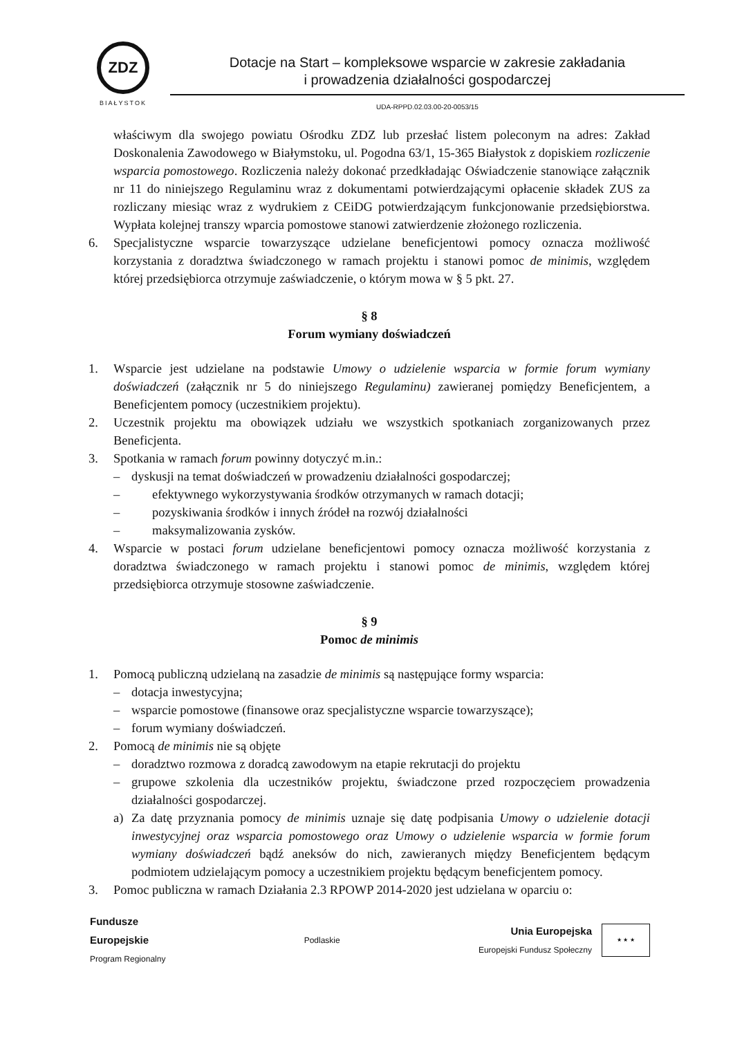ZDZ
BIAŁYSTOK
Dotacje na Start – kompleksowe wsparcie w zakresie zakładania
i prowadzenia działalności gospodarczej
UDA-RPPD.02.03.00-20-0053/15
właściwym dla swojego powiatu Ośrodku ZDZ lub przesłać listem poleconym na adres: Zakład Doskonalenia Zawodowego w Białymstoku, ul. Pogodna 63/1, 15-365 Białystok z dopiskiem rozliczenie wsparcia pomostowego. Rozliczenia należy dokonać przedkładając Oświadczenie stanowiące załącznik nr 11 do niniejszego Regulaminu wraz z dokumentami potwierdzającymi opłacenie składek ZUS za rozliczany miesiąc wraz z wydrukiem z CEiDG potwierdzającym funkcjonowanie przedsiębiorstwa. Wypłata kolejnej transzy wparcia pomostowe stanowi zatwierdzenie złożonego rozliczenia.
6. Specjalistyczne wsparcie towarzyszące udzielane beneficjentowi pomocy oznacza możliwość korzystania z doradztwa świadczonego w ramach projektu i stanowi pomoc de minimis, względem której przedsiębiorca otrzymuje zaświadczenie, o którym mowa w § 5 pkt. 27.
§ 8
Forum wymiany doświadczeń
1. Wsparcie jest udzielane na podstawie Umowy o udzielenie wsparcia w formie forum wymiany doświadczeń (załącznik nr 5 do niniejszego Regulaminu) zawieranej pomiędzy Beneficjentem, a Beneficjentem pomocy (uczestnikiem projektu).
2. Uczestnik projektu ma obowiązek udziału we wszystkich spotkaniach zorganizowanych przez Beneficjenta.
3. Spotkania w ramach forum powinny dotyczyć m.in.:
– dyskusji na temat doświadczeń w prowadzeniu działalności gospodarczej;
– efektywnego wykorzystywania środków otrzymanych w ramach dotacji;
– pozyskiwania środków i innych źródeł na rozwój działalności
– maksymalizowania zysków.
4. Wsparcie w postaci forum udzielane beneficjentowi pomocy oznacza możliwość korzystania z doradztwa świadczonego w ramach projektu i stanowi pomoc de minimis, względem której przedsiębiorca otrzymuje stosowne zaświadczenie.
§ 9
Pomoc de minimis
1. Pomocą publiczną udzielaną na zasadzie de minimis są następujące formy wsparcia:
– dotacja inwestycyjna;
– wsparcie pomostowe (finansowe oraz specjalistyczne wsparcie towarzyszące);
– forum wymiany doświadczeń.
2. Pomocą de minimis nie są objęte
– doradztwo rozmowa z doradcą zawodowym na etapie rekrutacji do projektu
– grupowe szkolenia dla uczestników projektu, świadczone przed rozpoczęciem prowadzenia działalności gospodarczej.
a) Za datę przyznania pomocy de minimis uznaje się datę podpisania Umowy o udzielenie dotacji inwestycyjnej oraz wsparcia pomostowego oraz Umowy o udzielenie wsparcia w formie forum wymiany doświadczeń bądź aneksów do nich, zawieranych między Beneficjentem będącym podmiotem udzielającym pomocy a uczestnikiem projektu będącym beneficjentem pomocy.
3. Pomoc publiczna w ramach Działania 2.3 RPOWP 2014-2020 jest udzielana w oparciu o:
Fundusze
Europejskie
Program Regionalny
Podlaskie
Unia Europejska
Europejski Fundusz Społeczny
★ ★ ★